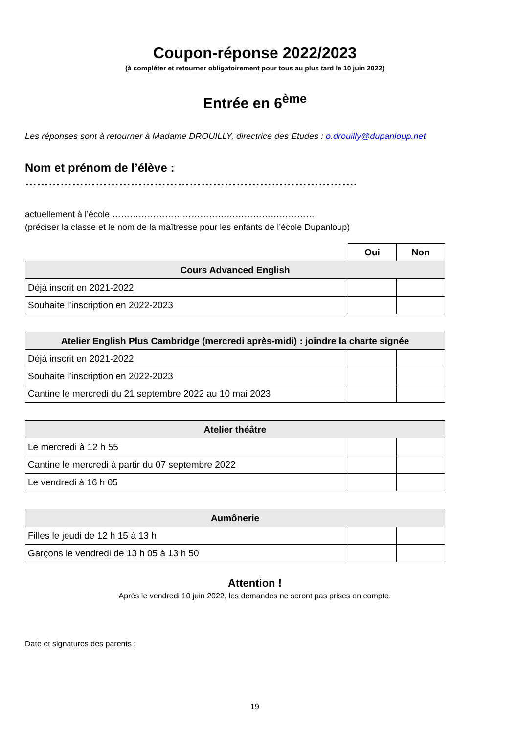Coupon-réponse 2022/2023
(à compléter et retourner obligatoirement pour tous au plus tard le 10 juin 2022)
Entrée en 6<sup>ème</sup>
Les réponses sont à retourner à Madame DROUILLY, directrice des Etudes : o.drouilly@dupanloup.net
Nom et prénom de l’élève : ………………………………………………………………………….
actuellement à l’école ……………………………………………………………
(préciser la classe et le nom de la maîtresse pour les enfants de l’école Dupanloup)
| | Oui | Non |
| Cours Advanced English | | |
| Déjà inscrit en 2021-2022 | | |
| Souhaite l’inscription en 2022-2023 | | |
| Atelier English Plus Cambridge (mercredi après-midi) : joindre la charte signée | | |
| --- | --- | --- |
| Déjà inscrit en 2021-2022 | | |
| Souhaite l’inscription en 2022-2023 | | |
| Cantine le mercredi du 21 septembre 2022 au 10 mai 2023 | | |
| Atelier théâtre | | |
| --- | --- | --- |
| Le mercredi à 12 h 55 | | |
| Cantine le mercredi à partir du 07 septembre 2022 | | |
| Le vendredi à 16 h 05 | | |
| Aumônerie | | |
| --- | --- | --- |
| Filles le jeudi de 12 h 15 à 13 h | | |
| Garçons le vendredi de 13 h 05 à 13 h 50 | | |
Attention !
Après le vendredi 10 juin 2022, les demandes ne seront pas prises en compte.
Date et signatures des parents :
19